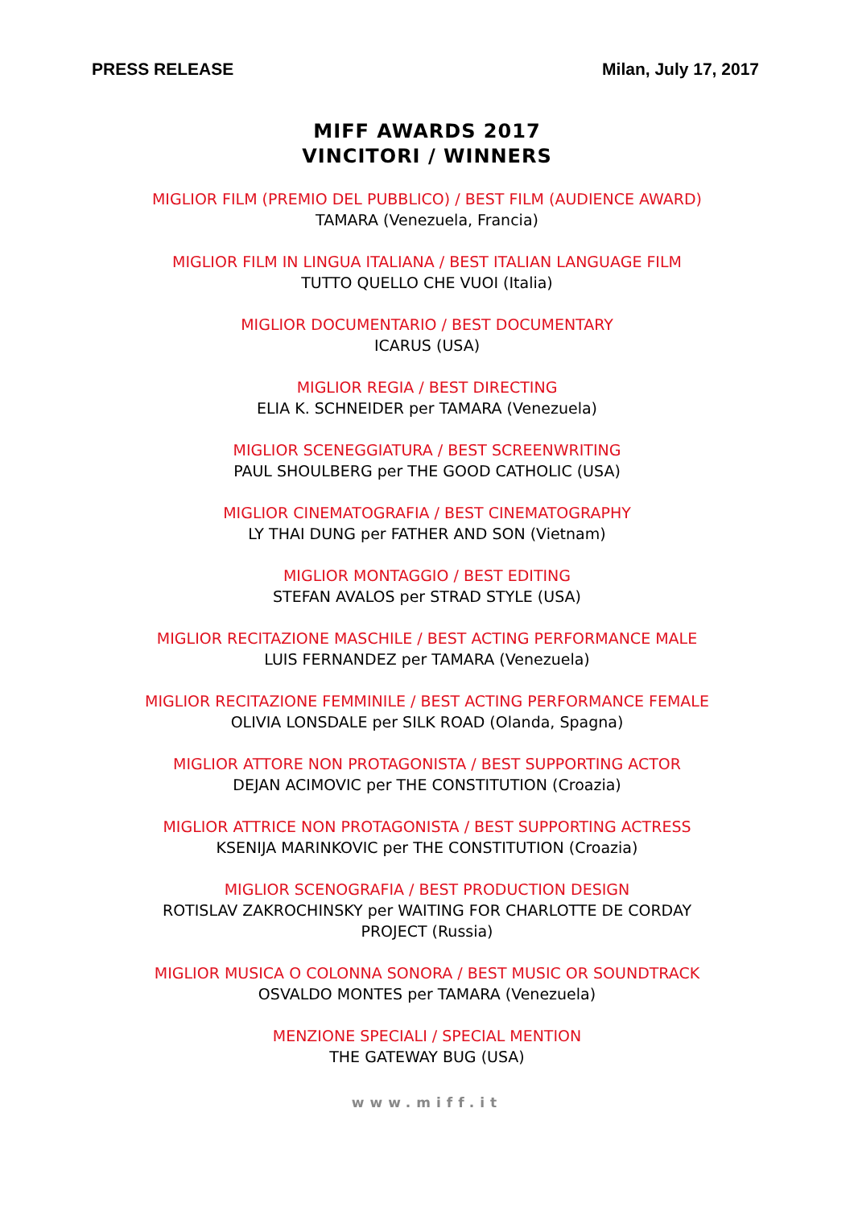PRESS RELEASE Milan, July 17, 2017
MIFF AWARDS 2017
VINCITORI / WINNERS
MIGLIOR FILM (PREMIO DEL PUBBLICO) / BEST FILM (AUDIENCE AWARD)
TAMARA (Venezuela, Francia)
MIGLIOR FILM IN LINGUA ITALIANA / BEST ITALIAN LANGUAGE FILM
TUTTO QUELLO CHE VUOI (Italia)
MIGLIOR DOCUMENTARIO / BEST DOCUMENTARY
ICARUS (USA)
MIGLIOR REGIA / BEST DIRECTING
ELIA K. SCHNEIDER per TAMARA (Venezuela)
MIGLIOR SCENEGGIATURA / BEST SCREENWRITING
PAUL SHOULBERG per THE GOOD CATHOLIC (USA)
MIGLIOR CINEMATOGRAFIA / BEST CINEMATOGRAPHY
LY THAI DUNG per FATHER AND SON (Vietnam)
MIGLIOR MONTAGGIO / BEST EDITING
STEFAN AVALOS per STRAD STYLE (USA)
MIGLIOR RECITAZIONE MASCHILE / BEST ACTING PERFORMANCE MALE
LUIS FERNANDEZ per TAMARA (Venezuela)
MIGLIOR RECITAZIONE FEMMINILE / BEST ACTING PERFORMANCE FEMALE
OLIVIA LONSDALE per SILK ROAD (Olanda, Spagna)
MIGLIOR ATTORE NON PROTAGONISTA / BEST SUPPORTING ACTOR
DEJAN ACIMOVIC per THE CONSTITUTION (Croazia)
MIGLIOR ATTRICE NON PROTAGONISTA / BEST SUPPORTING ACTRESS
KSENIJA MARINKOVIC per THE CONSTITUTION (Croazia)
MIGLIOR SCENOGRAFIA / BEST PRODUCTION DESIGN
ROTISLAV ZAKROCHINSKY per WAITING FOR CHARLOTTE DE CORDAY
PROJECT (Russia)
MIGLIOR MUSICA O COLONNA SONORA / BEST MUSIC OR SOUNDTRACK
OSVALDO MONTES per TAMARA (Venezuela)
MENZIONE SPECIALI / SPECIAL MENTION
THE GATEWAY BUG (USA)
www.miff.it